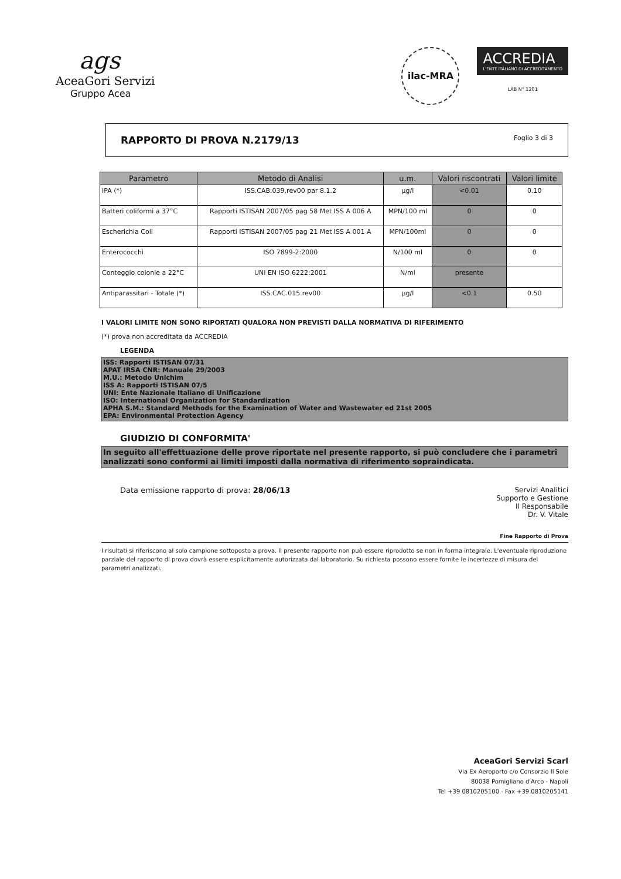ags
AceaGori Servizi
Gruppo Acea
ilac-MRA
ACCREDIA
L'ENTE ITALIANO DI ACCREDITAMENTO
LAB N° 1201
RAPPORTO DI PROVA N.2179/13 Foglio 3 di 3
| Parametro | Metodo di Analisi | u.m. | Valori riscontrati | Valori limite |
| --- | --- | --- | --- | --- |
| IPA (*) | ISS.CAB.039,rev00 par 8.1.2 | µg/l | <0.01 | 0.10 |
| Batteri coliformi a 37°C | Rapporti ISTISAN 2007/05 pag 58 Met ISS A 006 A | MPN/100 ml | 0 | 0 |
| Escherichia Coli | Rapporti ISTISAN 2007/05 pag 21 Met ISS A 001 A | MPN/100ml | 0 | 0 |
| Enterococchi | ISO 7899-2:2000 | N/100 ml | 0 | 0 |
| Conteggio colonie a 22°C | UNI EN ISO 6222:2001 | N/ml | presente | |
| Antiparassitari - Totale (*) | ISS.CAC.015.rev00 | µg/l | <0.1 | 0.50 |
I VALORI LIMITE NON SONO RIPORTATI QUALORA NON PREVISTI DALLA NORMATIVA DI RIFERIMENTO
(*) prova non accreditata da ACCREDIA
LEGENDA
ISS: Rapporti ISTISAN 07/31
APAT IRSA CNR: Manuale 29/2003
M.U.: Metodo Unichim
ISS A: Rapporti ISTISAN 07/5
UNI: Ente Nazionale Italiano di Unificazione
ISO: International Organization for Standardization
APHA S.M.: Standard Methods for the Examination of Water and Wastewater ed 21st 2005
EPA: Environmental Protection Agency
GIUDIZIO DI CONFORMITA'
In seguito all'effettuazione delle prove riportate nel presente rapporto, si può concludere che i parametri analizzati sono conformi ai limiti imposti dalla normativa di riferimento sopraindicata.
Data emissione rapporto di prova: 28/06/13 Servizi Analitici
Supporto e Gestione
Il Responsabile
Dr. V. Vitale
Fine Rapporto di Prova
I risultati si riferiscono al solo campione sottoposto a prova. Il presente rapporto non può essere riprodotto se non in forma integrale. L'eventuale riproduzione parziale del rapporto di prova dovrà essere esplicitamente autorizzata dal laboratorio. Su richiesta possono essere fornite le incertezze di misura dei parametri analizzati.
AceaGori Servizi Scarl
Via Ex Aeroporto c/o Consorzio Il Sole
80038 Pomigliano d'Arco - Napoli
Tel +39 0810205100 - Fax +39 0810205141